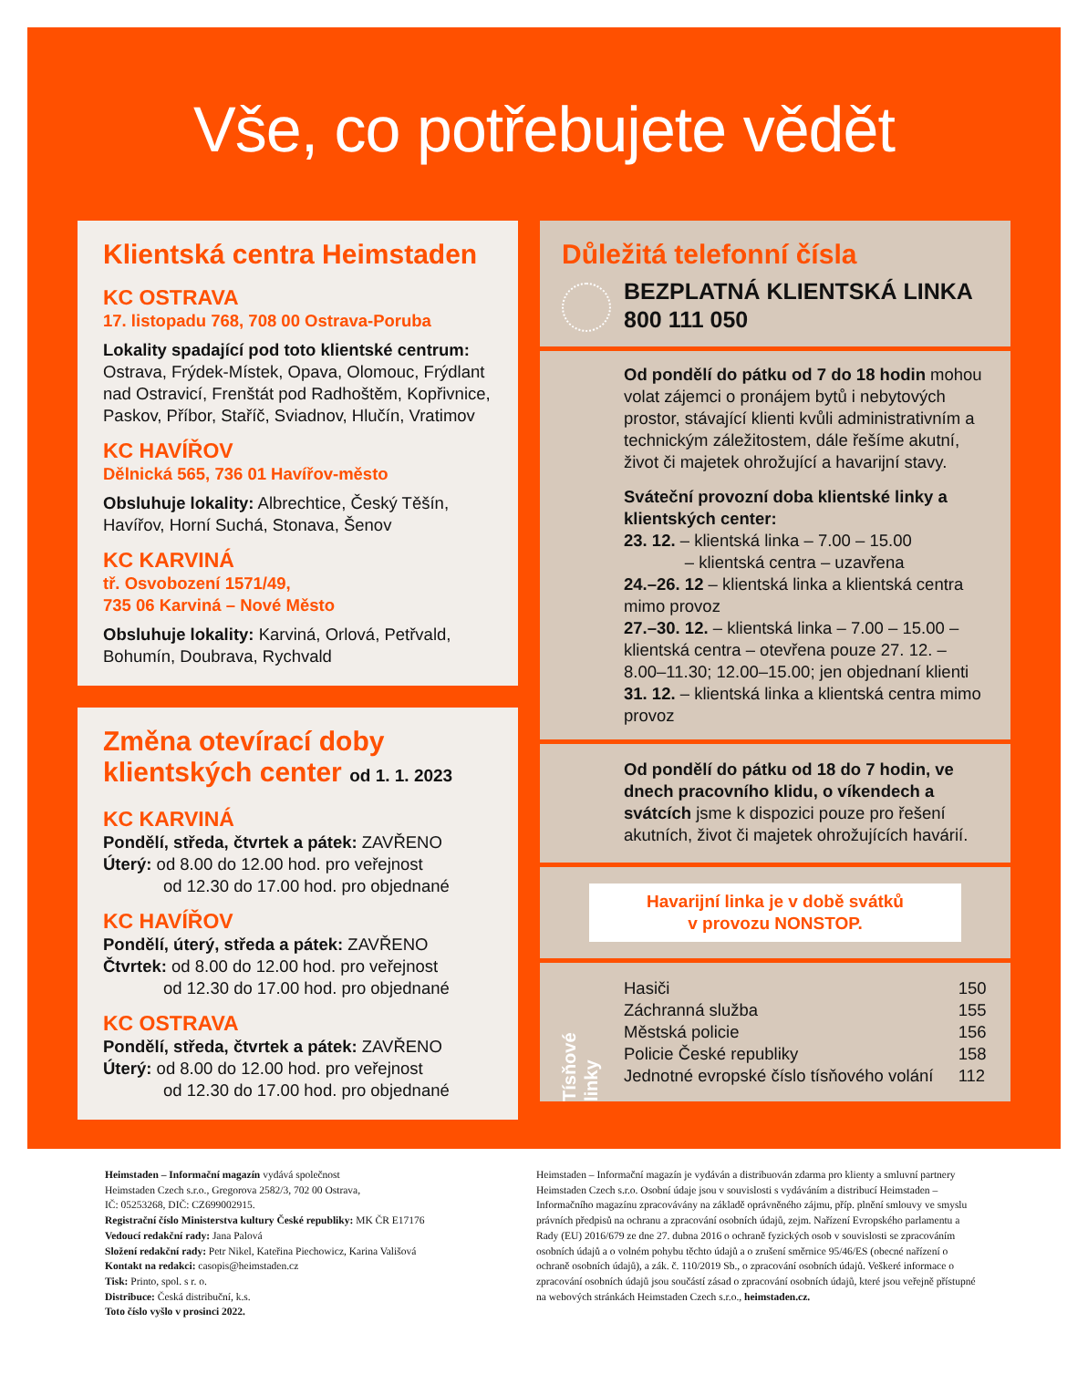Vše, co potřebujete vědět
Klientská centra Heimstaden
KC OSTRAVA
17. listopadu 768, 708 00 Ostrava-Poruba
Lokality spadající pod toto klientské centrum: Ostrava, Frýdek-Místek, Opava, Olomouc, Frýdlant nad Ostravicí, Frenštát pod Radhoštěm, Kopřivnice, Paskov, Příbor, Staříč, Sviadnov, Hlučín, Vratimov
KC HAVÍŘOV
Dělnická 565, 736 01 Havířov-město
Obsluhuje lokality: Albrechtice, Český Těšín, Havířov, Horní Suchá, Stonava, Šenov
KC KARVINÁ
tř. Osvobození 1571/49,
735 06 Karviná – Nové Město
Obsluhuje lokality: Karviná, Orlová, Petřvald, Bohumín, Doubrava, Rychvald
Změna otevírací doby klientských center od 1. 1. 2023
KC KARVINÁ
Pondělí, středa, čtvrtek a pátek: ZAVŘENO
Úterý: od 8.00 do 12.00 hod. pro veřejnost
od 12.30 do 17.00 hod. pro objednané
KC HAVÍŘOV
Pondělí, úterý, středa a pátek: ZAVŘENO
Čtvrtek: od 8.00 do 12.00 hod. pro veřejnost
od 12.30 do 17.00 hod. pro objednané
KC OSTRAVA
Pondělí, středa, čtvrtek a pátek: ZAVŘENO
Úterý: od 8.00 do 12.00 hod. pro veřejnost
od 12.30 do 17.00 hod. pro objednané
Důležitá telefonní čísla
BEZPLATNÁ KLIENTSKÁ LINKA
800 111 050
Od pondělí do pátku od 7 do 18 hodin mohou volat zájemci o pronájem bytů i nebytových prostor, stávající klienti kvůli administrativním a technickým záležitostem, dále řešíme akutní, život či majetek ohrožující a havarijní stavy.
Sváteční provozní doba klientské linky a klientských center:
23. 12. – klientská linka – 7.00 – 15.00
– klientská centra – uzavřena
24.–26. 12 – klientská linka a klientská centra mimo provoz
27.–30. 12. – klientská linka – 7.00 – 15.00 – klientská centra – otevřena pouze 27. 12. – 8.00–11.30; 12.00–15.00; jen objednaní klienti
31. 12. – klientská linka a klientská centra mimo provoz
Od pondělí do pátku od 18 do 7 hodin, ve dnech pracovního klidu, o víkendech a svátcích jsme k dispozici pouze pro řešení akutních, život či majetek ohrožujících havárií.
Havarijní linka je v době svátků
v provozu NONSTOP.
Tísňové linky
| Hasiči | 150 |
| Záchranná služba | 155 |
| Městská policie | 156 |
| Policie České republiky | 158 |
| Jednotné evropské číslo tísňového volání | 112 |
Heimstaden – Informační magazín vydává společnost
Heimstaden Czech s.r.o., Gregorova 2582/3, 702 00 Ostrava,
IČ: 05253268, DIČ: CZ699002915.
Registrační číslo Ministerstva kultury České republiky: MK ČR E17176
Vedoucí redakční rady: Jana Palová
Složení redakční rady: Petr Nikel, Kateřina Piechowicz, Karina Vališová
Kontakt na redakci: casopis@heimstaden.cz
Tisk: Printo, spol. s r. o.
Distribuce: Česká distribuční, k.s.
Toto číslo vyšlo v prosinci 2022.
Heimstaden – Informační magazín je vydáván a distribuován zdarma pro klienty a smluvní partnery Heimstaden Czech s.r.o. Osobní údaje jsou v souvislosti s vydáváním a distribucí Heimstaden – Informačního magazínu zpracovávány na základě oprávněného zájmu, příp. plnění smlouvy ve smyslu právních předpisů na ochranu a zpracování osobních údajů, zejm. Nařízení Evropského parlamentu a Rady (EU) 2016/679 ze dne 27. dubna 2016 o ochraně fyzických osob v souvislosti se zpracováním osobních údajů a o volném pohybu těchto údajů a o zrušení směrnice 95/46/ES (obecné nařízení o ochraně osobních údajů), a zák. č. 110/2019 Sb., o zpracování osobních údajů. Veškeré informace o zpracování osobních údajů jsou součástí zásad o zpracování osobních údajů, které jsou veřejně přístupné na webových stránkách Heimstaden Czech s.r.o., heimstaden.cz.